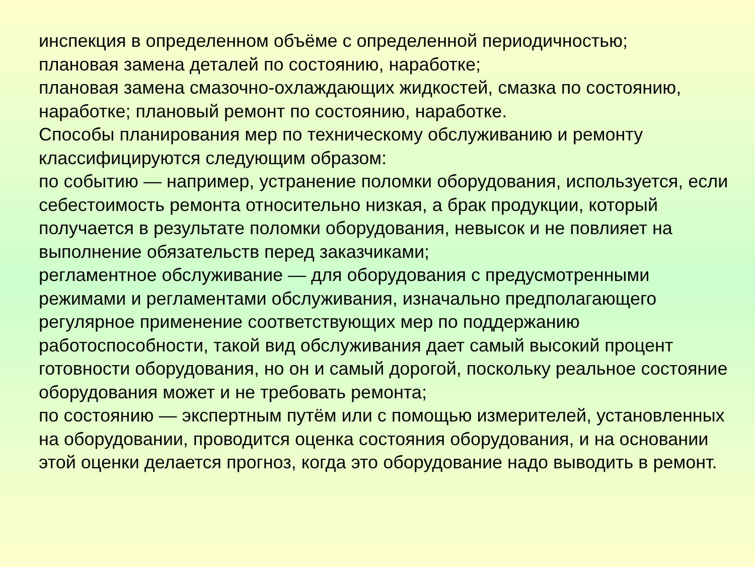инспекция в определенном объёме с определенной периодичностью;
плановая замена деталей по состоянию, наработке;
плановая замена смазочно-охлаждающих жидкостей, смазка по состоянию, наработке; плановый ремонт по состоянию, наработке.
Способы планирования мер по техническому обслуживанию и ремонту классифицируются следующим образом:
по событию — например, устранение поломки оборудования, используется, если себестоимость ремонта относительно низкая, а брак продукции, который получается в результате поломки оборудования, невысок и не повлияет на выполнение обязательств перед заказчиками;
регламентное обслуживание — для оборудования с предусмотренными режимами и регламентами обслуживания, изначально предполагающего регулярное применение соответствующих мер по поддержанию работоспособности, такой вид обслуживания дает самый высокий процент готовности оборудования, но он и самый дорогой, поскольку реальное состояние оборудования может и не требовать ремонта;
по состоянию — экспертным путём или с помощью измерителей, установленных на оборудовании, проводится оценка состояния оборудования, и на основании этой оценки делается прогноз, когда это оборудование надо выводить в ремонт.